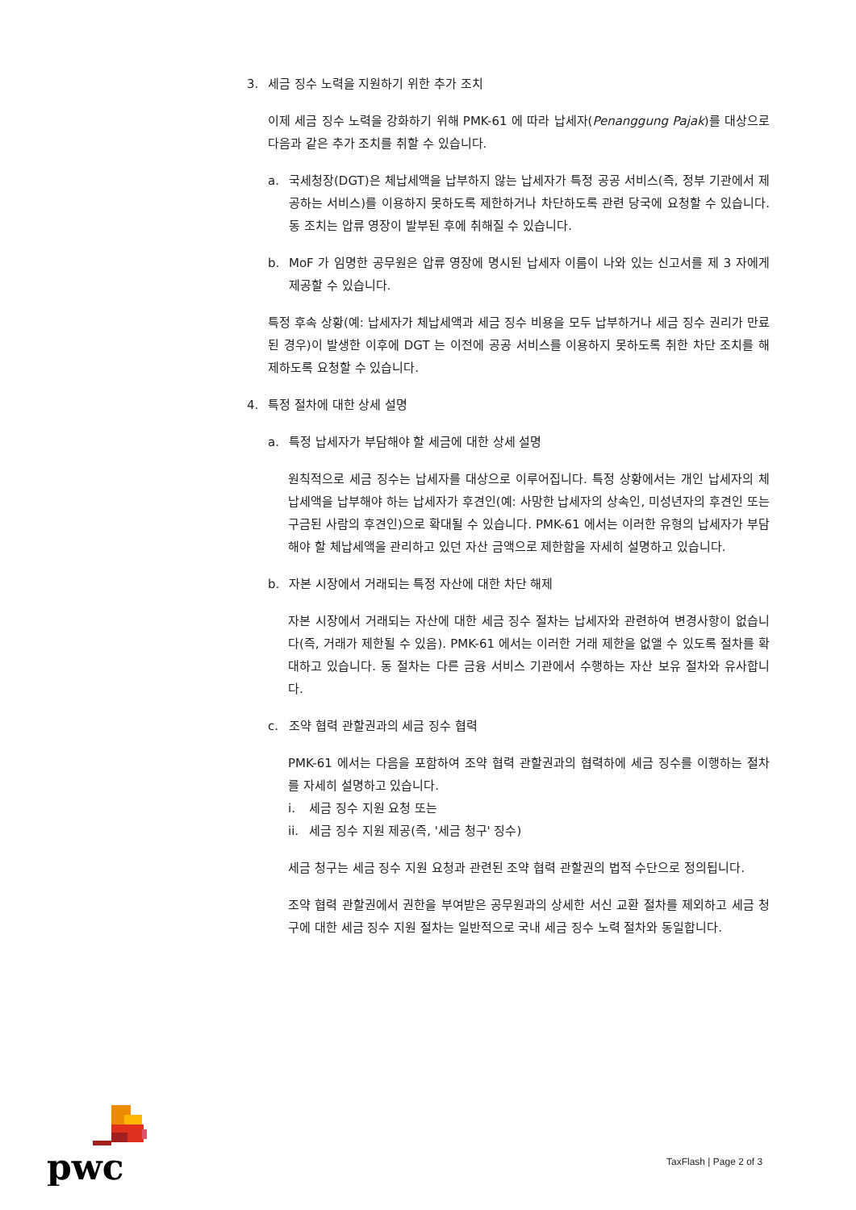3. 세금 징수 노력을 지원하기 위한 추가 조치
이제 세금 징수 노력을 강화하기 위해 PMK-61 에 따라 납세자(Penanggung Pajak)를 대상으로 다음과 같은 추가 조치를 취할 수 있습니다.
a. 국세청장(DGT)은 체납세액을 납부하지 않는 납세자가 특정 공공 서비스(즉, 정부 기관에서 제공하는 서비스)를 이용하지 못하도록 제한하거나 차단하도록 관련 당국에 요청할 수 있습니다. 동 조치는 압류 영장이 발부된 후에 취해질 수 있습니다.
b. MoF 가 임명한 공무원은 압류 영장에 명시된 납세자 이름이 나와 있는 신고서를 제 3 자에게 제공할 수 있습니다.
특정 후속 상황(예: 납세자가 체납세액과 세금 징수 비용을 모두 납부하거나 세금 징수 권리가 만료된 경우)이 발생한 이후에 DGT 는 이전에 공공 서비스를 이용하지 못하도록 취한 차단 조치를 해제하도록 요청할 수 있습니다.
4. 특정 절차에 대한 상세 설명
a. 특정 납세자가 부담해야 할 세금에 대한 상세 설명
원칙적으로 세금 징수는 납세자를 대상으로 이루어집니다. 특정 상황에서는 개인 납세자의 체납세액을 납부해야 하는 납세자가 후견인(예: 사망한 납세자의 상속인, 미성년자의 후견인 또는 구금된 사람의 후견인)으로 확대될 수 있습니다. PMK-61 에서는 이러한 유형의 납세자가 부담해야 할 체납세액을 관리하고 있던 자산 금액으로 제한함을 자세히 설명하고 있습니다.
b. 자본 시장에서 거래되는 특정 자산에 대한 차단 해제
자본 시장에서 거래되는 자산에 대한 세금 징수 절차는 납세자와 관련하여 변경사항이 없습니다(즉, 거래가 제한될 수 있음). PMK-61 에서는 이러한 거래 제한을 없앨 수 있도록 절차를 확대하고 있습니다. 동 절차는 다른 금융 서비스 기관에서 수행하는 자산 보유 절차와 유사합니다.
c. 조약 협력 관할권과의 세금 징수 협력
PMK-61 에서는 다음을 포함하여 조약 협력 관할권과의 협력하에 세금 징수를 이행하는 절차를 자세히 설명하고 있습니다.
i. 세금 징수 지원 요청 또는
ii. 세금 징수 지원 제공(즉, '세금 청구' 징수)
세금 청구는 세금 징수 지원 요청과 관련된 조약 협력 관할권의 법적 수단으로 정의됩니다.
조약 협력 관할권에서 권한을 부여받은 공무원과의 상세한 서신 교환 절차를 제외하고 세금 청구에 대한 세금 징수 지원 절차는 일반적으로 국내 세금 징수 노력 절차와 동일합니다.
pwc
TaxFlash | Page 2 of 3